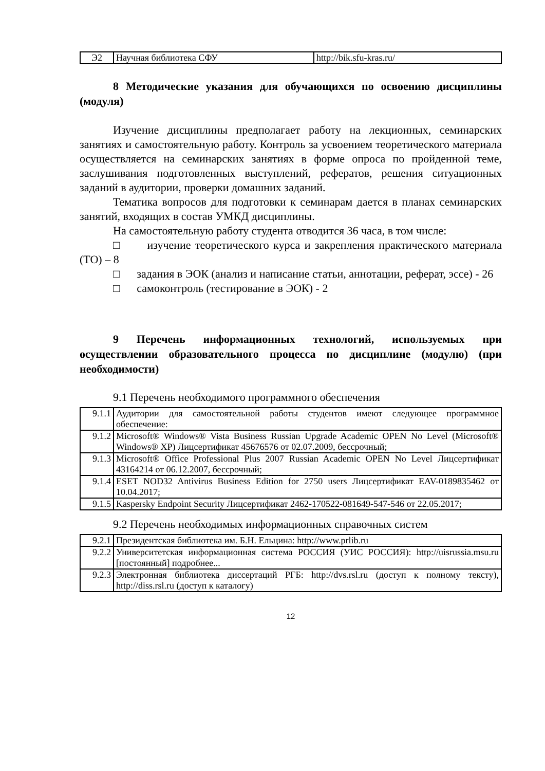| Э2 | Научная библиотека СФУ | http://bik.sfu-kras.ru/ |
8 Методические указания для обучающихся по освоению дисциплины (модуля)
Изучение дисциплины предполагает работу на лекционных, семинарских занятиях и самостоятельную работу. Контроль за усвоением теоретического материала осуществляется на семинарских занятиях в форме опроса по пройденной теме, заслушивания подготовленных выступлений, рефератов, решения ситуационных заданий в аудитории, проверки домашних заданий.
Тематика вопросов для подготовки к семинарам дается в планах семинарских занятий, входящих в состав УМКД дисциплины.
На самостоятельную работу студента отводится 36 часа, в том числе:
□ изучение теоретического курса и закрепления практического материала (ТО) – 8
□ задания в ЭОК (анализ и написание статьи, аннотации, реферат, эссе) - 26
□ самоконтроль (тестирование в ЭОК) - 2
9 Перечень информационных технологий, используемых при осуществлении образовательного процесса по дисциплине (модулю) (при необходимости)
9.1 Перечень необходимого программного обеспечения
| 9.1.1 | Аудитории для самостоятельной работы студентов имеют следующее программное обеспечение: |
| 9.1.2 | Microsoft® Windows® Vista Business Russian Upgrade Academic OPEN No Level (Microsoft® Windows® XP) Лицсертификат 45676576 от 02.07.2009, бессрочный; |
| 9.1.3 | Microsoft® Office Professional Plus 2007 Russian Academic OPEN No Level Лицсертификат 43164214 от 06.12.2007, бессрочный; |
| 9.1.4 | ESET NOD32 Antivirus Business Edition for 2750 users Лицсертификат EAV-0189835462 от 10.04.2017; |
| 9.1.5 | Kaspersky Endpoint Security Лицсертификат 2462-170522-081649-547-546 от 22.05.2017; |
9.2 Перечень необходимых информационных справочных систем
| 9.2.1 | Президентская библиотека им. Б.Н. Ельцина: http://www.prlib.ru |
| 9.2.2 | Университетская информационная система РОССИЯ (УИС РОССИЯ): http://uisrussia.msu.ru [постоянный] подробнее... |
| 9.2.3 | Электронная библиотека диссертаций РГБ: http://dvs.rsl.ru (доступ к полному тексту), http://diss.rsl.ru (доступ к каталогу) |
12